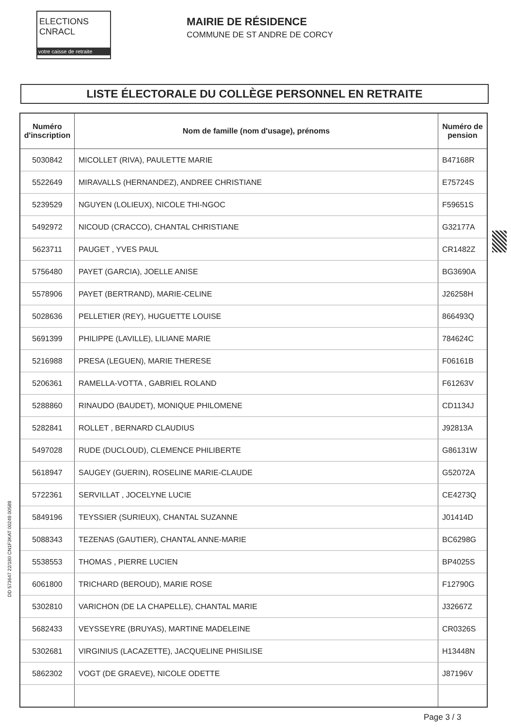ELECTIONS CNRACL
votre caisse de retraite
MAIRIE DE RÉSIDENCE
COMMUNE DE ST ANDRE DE CORCY
LISTE ÉLECTORALE DU COLLÈGE PERSONNEL EN RETRAITE
| Numéro d'inscription | Nom de famille (nom d'usage), prénoms | Numéro de pension |
| --- | --- | --- |
| 5030842 | MICOLLET (RIVA), PAULETTE MARIE | B47168R |
| 5522649 | MIRAVALLS (HERNANDEZ), ANDREE CHRISTIANE | E75724S |
| 5239529 | NGUYEN (LOLIEUX), NICOLE THI-NGOC | F59651S |
| 5492972 | NICOUD (CRACCO), CHANTAL CHRISTIANE | G32177A |
| 5623711 | PAUGET , YVES PAUL | CR1482Z |
| 5756480 | PAYET (GARCIA), JOELLE ANISE | BG3690A |
| 5578906 | PAYET (BERTRAND), MARIE-CELINE | J26258H |
| 5028636 | PELLETIER (REY), HUGUETTE LOUISE | 866493Q |
| 5691399 | PHILIPPE (LAVILLE), LILIANE MARIE | 784624C |
| 5216988 | PRESA (LEGUEN), MARIE THERESE | F06161B |
| 5206361 | RAMELLA-VOTTA , GABRIEL ROLAND | F61263V |
| 5288860 | RINAUDO (BAUDET), MONIQUE PHILOMENE | CD1134J |
| 5282841 | ROLLET , BERNARD CLAUDIUS | J92813A |
| 5497028 | RUDE (DUCLOUD), CLEMENCE PHILIBERTE | G86131W |
| 5618947 | SAUGEY (GUERIN), ROSELINE MARIE-CLAUDE | G52072A |
| 5722361 | SERVILLAT , JOCELYNE LUCIE | CE4273Q |
| 5849196 | TEYSSIER (SURIEUX), CHANTAL SUZANNE | J01414D |
| 5088343 | TEZENAS (GAUTIER), CHANTAL ANNE-MARIE | BC6298G |
| 5538553 | THOMAS , PIERRE LUCIEN | BP4025S |
| 6061800 | TRICHARD (BEROUD), MARIE ROSE | F12790G |
| 5302810 | VARICHON (DE LA CHAPELLE), CHANTAL MARIE | J32667Z |
| 5682433 | VEYSSEYRE (BRUYAS), MARTINE MADELEINE | CR0326S |
| 5302681 | VIRGINIUS (LACAZETTE), JACQUELINE PHISILISE | H13448N |
| 5862302 | VOGT (DE GRAEVE), NICOLE ODETTE | J87196V |
DD 573647 22/180 CN1F3KAT 00249 00589
Page 3 / 3